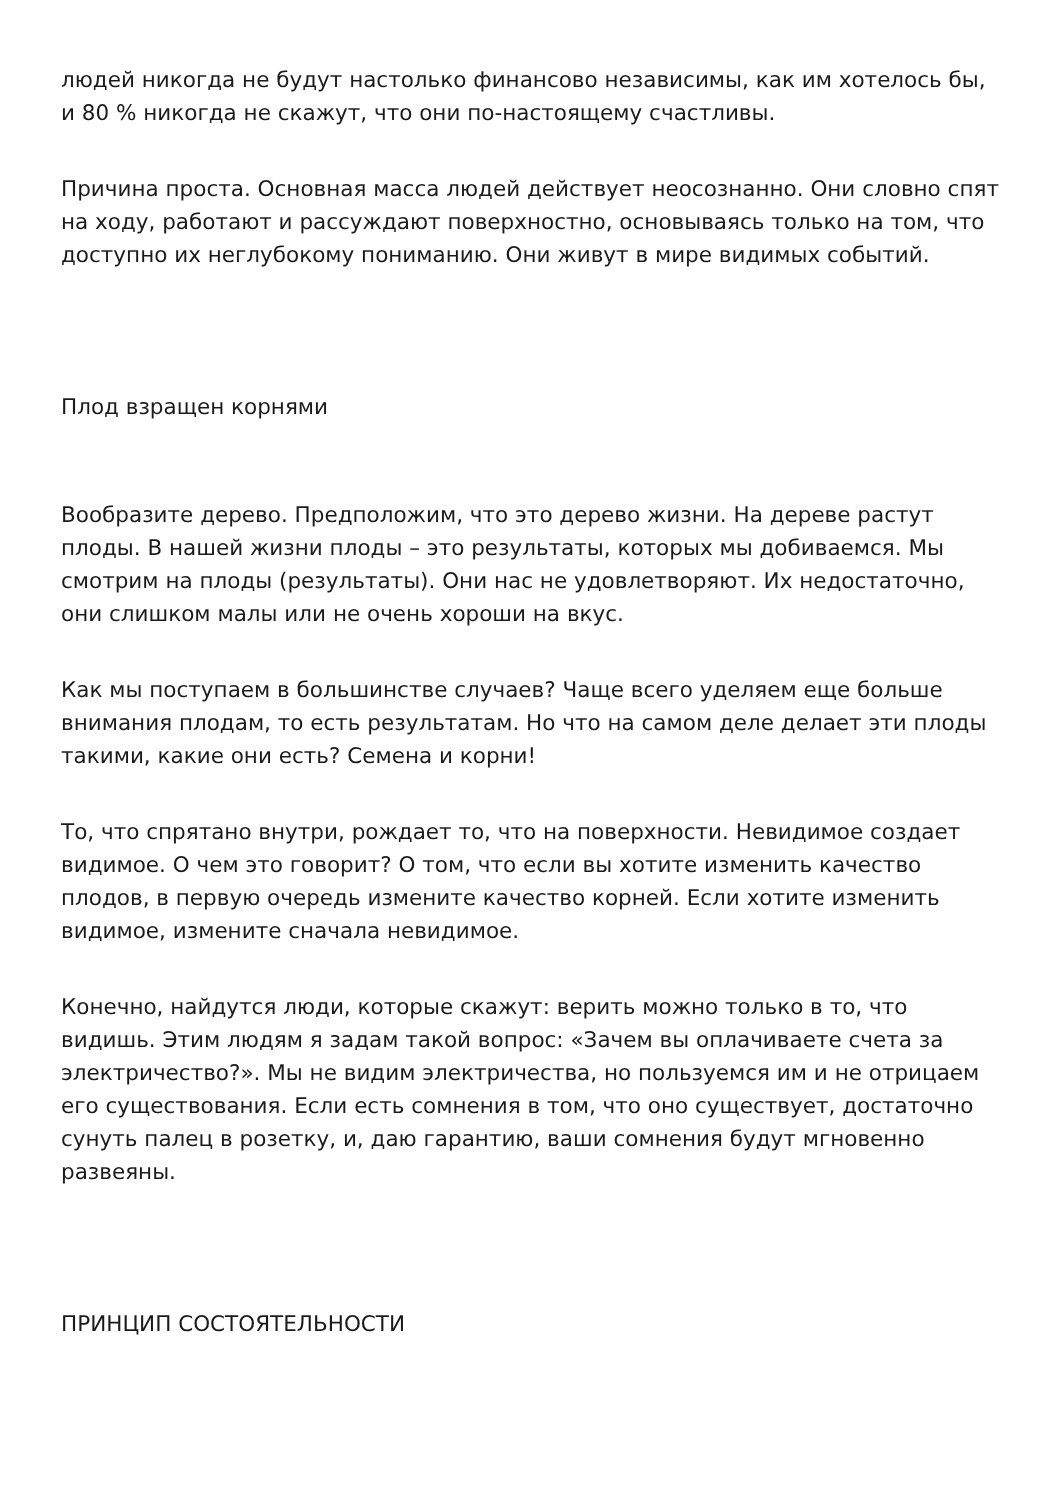людей никогда не будут настолько финансово независимы, как им хотелось бы, и 80 % никогда не скажут, что они по-настоящему счастливы.
Причина проста. Основная масса людей действует неосознанно. Они словно спят на ходу, работают и рассуждают поверхностно, основываясь только на том, что доступно их неглубокому пониманию. Они живут в мире видимых событий.
Плод взращен корнями
Вообразите дерево. Предположим, что это дерево жизни. На дереве растут плоды. В нашей жизни плоды – это результаты, которых мы добиваемся. Мы смотрим на плоды (результаты). Они нас не удовлетворяют. Их недостаточно, они слишком малы или не очень хороши на вкус.
Как мы поступаем в большинстве случаев? Чаще всего уделяем еще больше внимания плодам, то есть результатам. Но что на самом деле делает эти плоды такими, какие они есть? Семена и корни!
То, что спрятано внутри, рождает то, что на поверхности. Невидимое создает видимое. О чем это говорит? О том, что если вы хотите изменить качество плодов, в первую очередь измените качество корней. Если хотите изменить видимое, измените сначала невидимое.
Конечно, найдутся люди, которые скажут: верить можно только в то, что видишь. Этим людям я задам такой вопрос: «Зачем вы оплачиваете счета за электричество?». Мы не видим электричества, но пользуемся им и не отрицаем его существования. Если есть сомнения в том, что оно существует, достаточно сунуть палец в розетку, и, даю гарантию, ваши сомнения будут мгновенно развеяны.
ПРИНЦИП СОСТОЯТЕЛЬНОСТИ